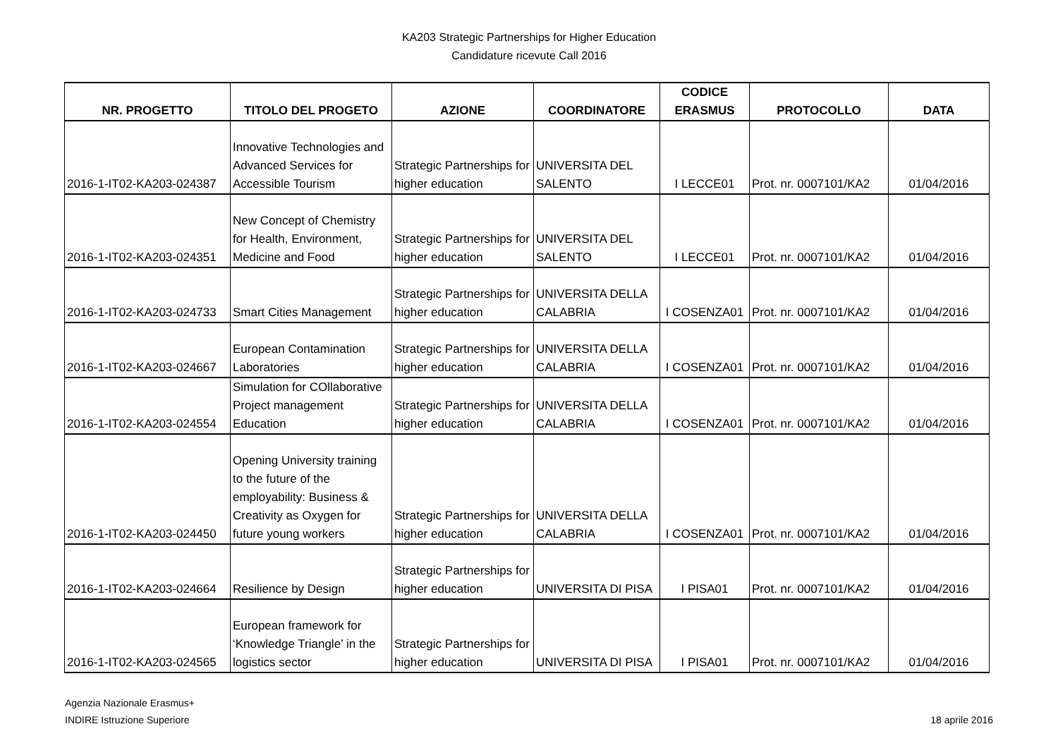KA203 Strategic Partnerships for Higher Education
Candidature ricevute Call 2016
| NR. PROGETTO | TITOLO DEL PROGETO | AZIONE | COORDINATORE | CODICE ERASMUS | PROTOCOLLO | DATA |
| --- | --- | --- | --- | --- | --- | --- |
| 2016-1-IT02-KA203-024387 | Innovative Technologies and Advanced Services for Accessible Tourism | Strategic Partnerships for higher education | UNIVERSITA DEL SALENTO | I LECCE01 | Prot. nr. 0007101/KA2 | 01/04/2016 |
| 2016-1-IT02-KA203-024351 | New Concept of Chemistry for Health, Environment, Medicine and Food | Strategic Partnerships for higher education | UNIVERSITA DEL SALENTO | I LECCE01 | Prot. nr. 0007101/KA2 | 01/04/2016 |
| 2016-1-IT02-KA203-024733 | Smart Cities Management | Strategic Partnerships for higher education | UNIVERSITA DELLA CALABRIA | I COSENZA01 | Prot. nr. 0007101/KA2 | 01/04/2016 |
| 2016-1-IT02-KA203-024667 | European Contamination Laboratories | Strategic Partnerships for higher education | UNIVERSITA DELLA CALABRIA | I COSENZA01 | Prot. nr. 0007101/KA2 | 01/04/2016 |
| 2016-1-IT02-KA203-024554 | Simulation for COllaborative Project management Education | Strategic Partnerships for higher education | UNIVERSITA DELLA CALABRIA | I COSENZA01 | Prot. nr. 0007101/KA2 | 01/04/2016 |
| 2016-1-IT02-KA203-024450 | Opening University training to the future of the employability: Business & Creativity as Oxygen for future young workers | Strategic Partnerships for higher education | UNIVERSITA DELLA CALABRIA | I COSENZA01 | Prot. nr. 0007101/KA2 | 01/04/2016 |
| 2016-1-IT02-KA203-024664 | Resilience by Design | Strategic Partnerships for higher education | UNIVERSITA DI PISA | I PISA01 | Prot. nr. 0007101/KA2 | 01/04/2016 |
| 2016-1-IT02-KA203-024565 | European framework for ‘Knowledge Triangle’ in the logistics sector | Strategic Partnerships for higher education | UNIVERSITA DI PISA | I PISA01 | Prot. nr. 0007101/KA2 | 01/04/2016 |
Agenzia Nazionale Erasmus+
INDIRE Istruzione Superiore
18 aprile 2016